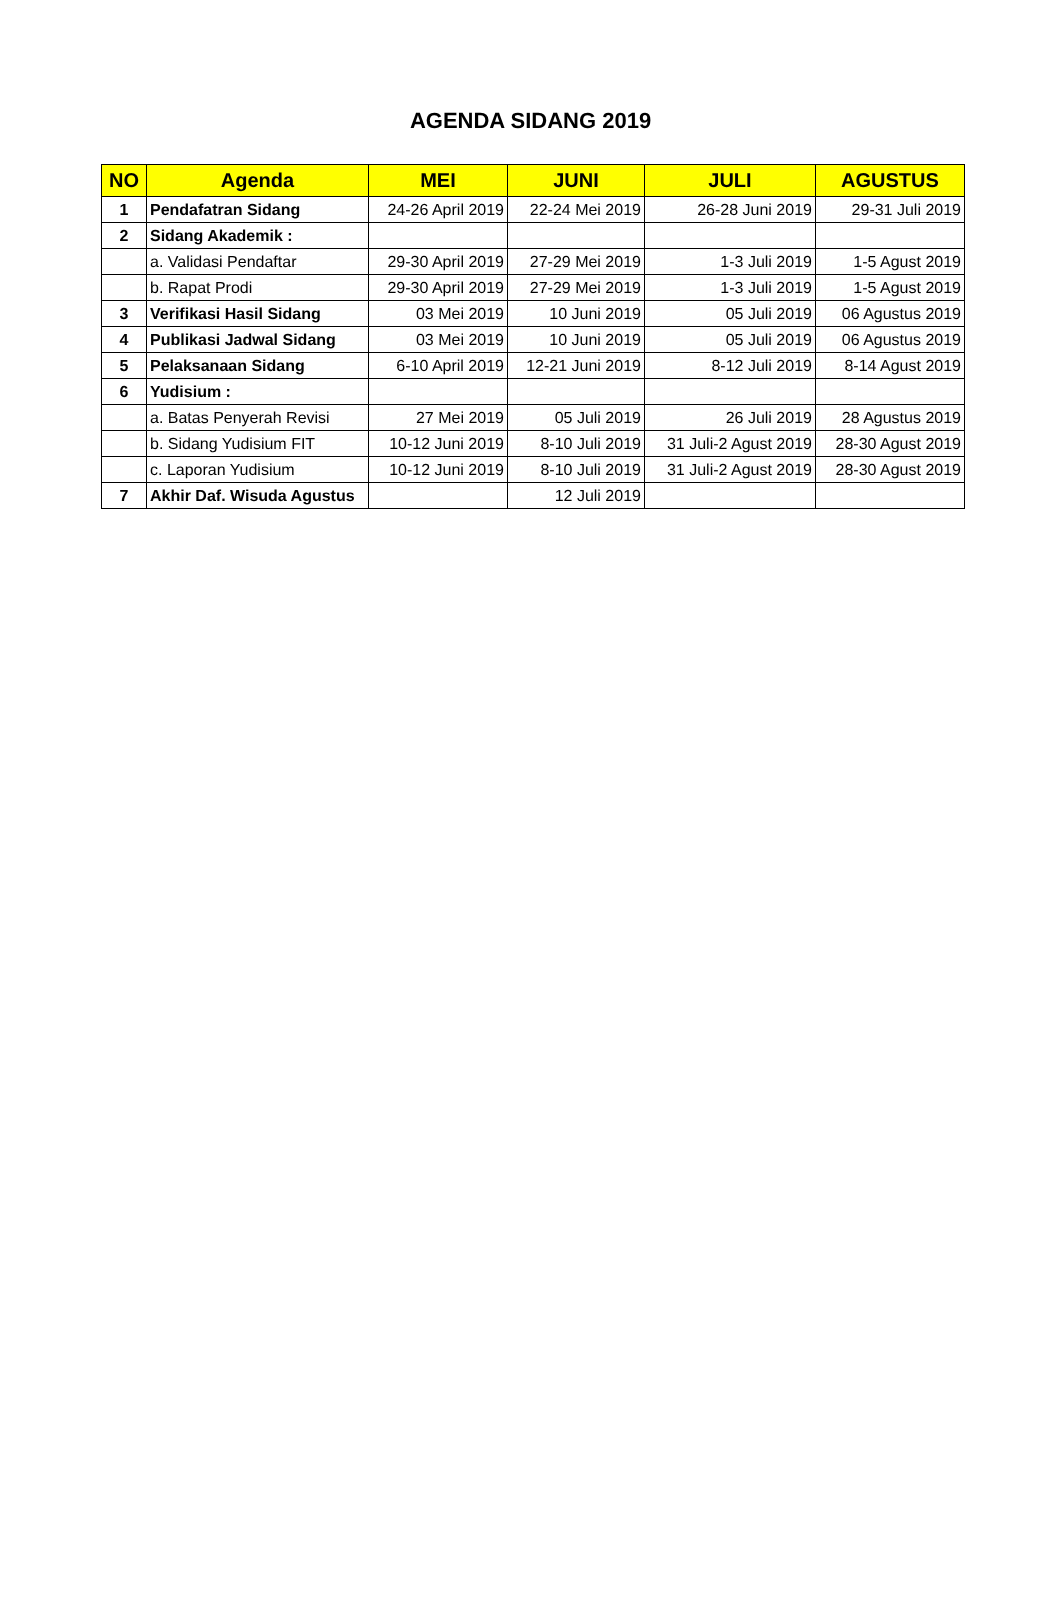AGENDA SIDANG 2019
| NO | Agenda | MEI | JUNI | JULI | AGUSTUS |
| --- | --- | --- | --- | --- | --- |
| 1 | Pendafatran Sidang | 24-26 April 2019 | 22-24 Mei 2019 | 26-28 Juni 2019 | 29-31 Juli 2019 |
| 2 | Sidang Akademik : | | | | |
| | a. Validasi Pendaftar | 29-30 April 2019 | 27-29 Mei 2019 | 1-3 Juli 2019 | 1-5 Agust 2019 |
| | b. Rapat Prodi | 29-30 April 2019 | 27-29 Mei 2019 | 1-3 Juli 2019 | 1-5 Agust 2019 |
| 3 | Verifikasi Hasil Sidang | 03 Mei 2019 | 10 Juni 2019 | 05 Juli 2019 | 06 Agustus 2019 |
| 4 | Publikasi Jadwal Sidang | 03 Mei 2019 | 10 Juni 2019 | 05 Juli 2019 | 06 Agustus 2019 |
| 5 | Pelaksanaan Sidang | 6-10 April 2019 | 12-21 Juni 2019 | 8-12 Juli 2019 | 8-14 Agust 2019 |
| 6 | Yudisium : | | | | |
| | a. Batas Penyerah Revisi | 27 Mei 2019 | 05 Juli 2019 | 26 Juli 2019 | 28 Agustus 2019 |
| | b. Sidang Yudisium FIT | 10-12 Juni 2019 | 8-10 Juli 2019 | 31 Juli-2 Agust 2019 | 28-30 Agust 2019 |
| | c. Laporan Yudisium | 10-12 Juni 2019 | 8-10 Juli 2019 | 31 Juli-2 Agust 2019 | 28-30 Agust 2019 |
| 7 | Akhir Daf. Wisuda Agustus | | 12 Juli 2019 | | |